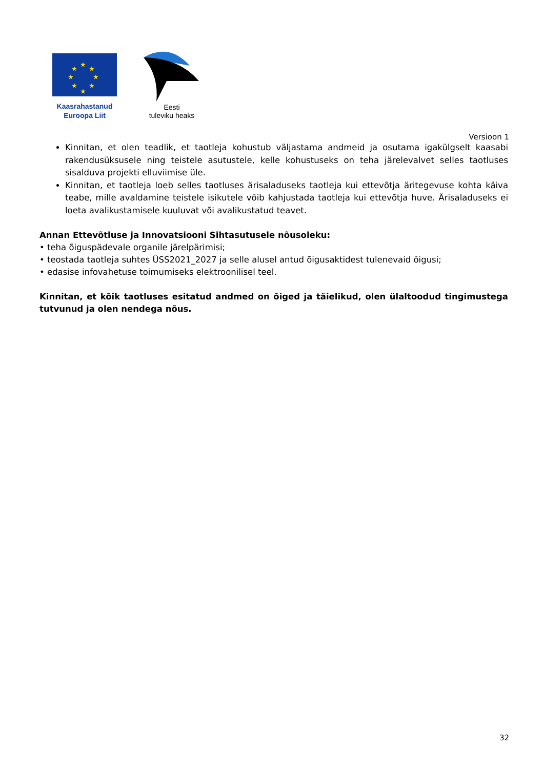★
★
★
★
★
★
★
★
Kaasrahastanud
Euroopa Liit
Eesti
tuleviku heaks
Versioon 1
Kinnitan, et olen teadlik, et taotleja kohustub väljastama andmeid ja osutama igakülgselt kaasabi rakendusüksusele ning teistele asutustele, kelle kohustuseks on teha järelevalvet selles taotluses sisalduva projekti elluviimise üle.
Kinnitan, et taotleja loeb selles taotluses ärisaladuseks taotleja kui ettevõtja äritegevuse kohta käiva teabe, mille avaldamine teistele isikutele võib kahjustada taotleja kui ettevõtja huve. Ärisaladuseks ei loeta avalikustamisele kuuluvat või avalikustatud teavet.
Annan Ettevõtluse ja Innovatsiooni Sihtasutusele nõusoleku:
• teha õiguspädevale organile järelpärimisi;
• teostada taotleja suhtes ÜSS2021_2027 ja selle alusel antud õigusaktidest tulenevaid õigusi;
• edasise infovahetuse toimumiseks elektroonilisel teel.
Kinnitan, et kõik taotluses esitatud andmed on õiged ja täielikud, olen ülaltoodud tingimustega tutvunud ja olen nendega nõus.
32